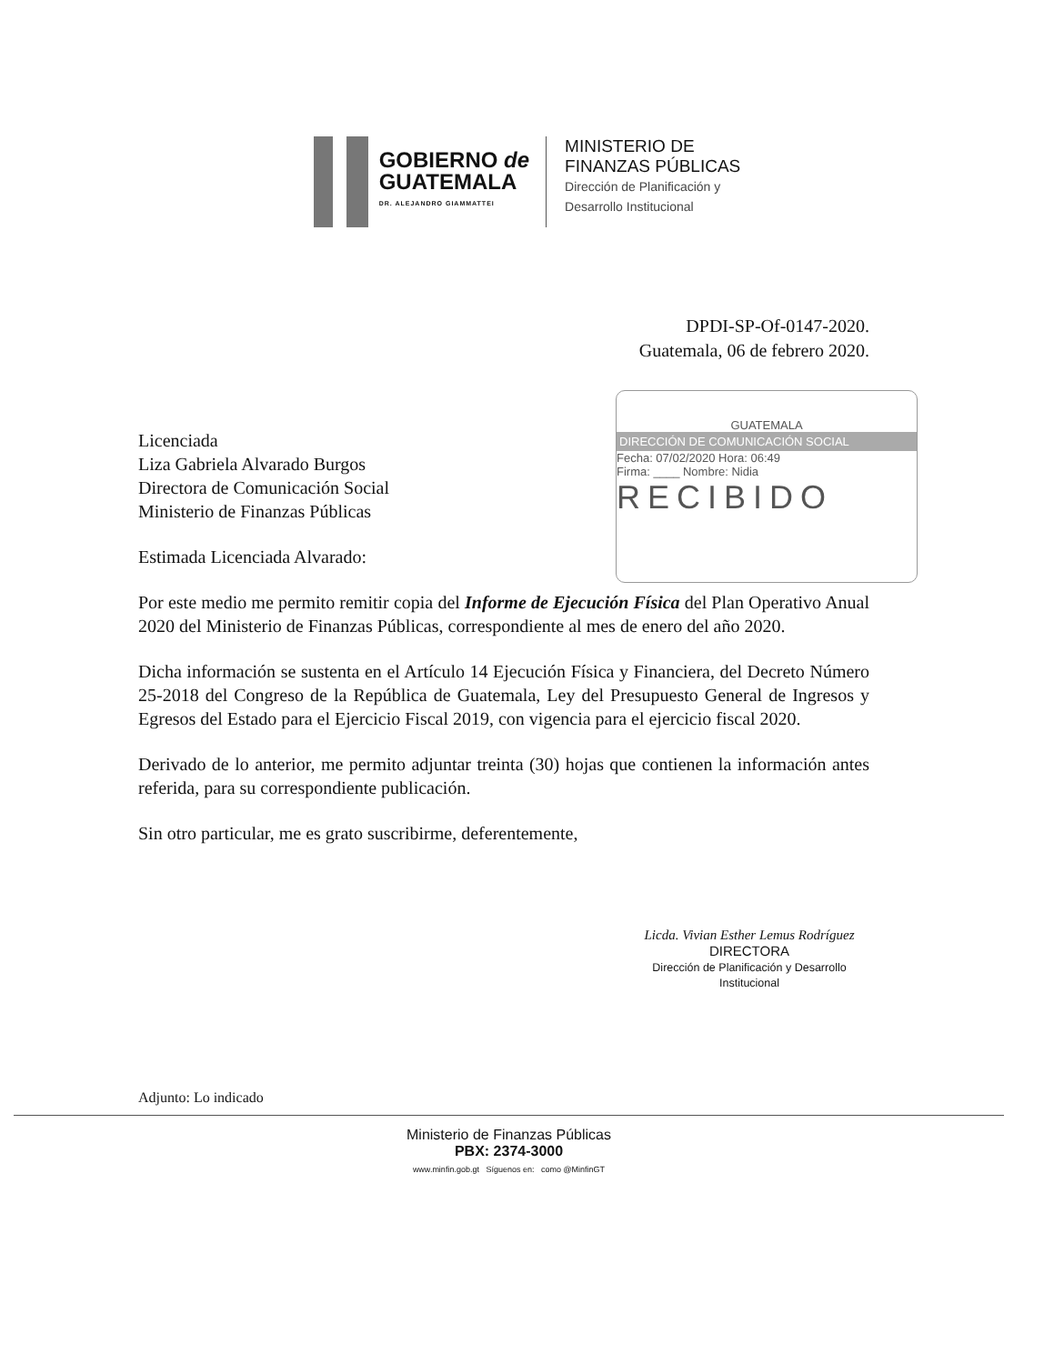GOBIERNO de
GUATEMALA
DR. ALEJANDRO GIAMMATTEI
MINISTERIO DE
FINANZAS PÚBLICAS
Dirección de Planificación y
Desarrollo Institucional
DPDI-SP-Of-0147-2020.
Guatemala, 06 de febrero 2020.
GUATEMALA
DIRECCIÓN DE COMUNICACIÓN SOCIAL
Fecha: 07/02/2020 Hora: 06:49
Firma: ____ Nombre: Nidia
RECIBIDO
Licenciada
Liza Gabriela Alvarado Burgos
Directora de Comunicación Social
Ministerio de Finanzas Públicas
Estimada Licenciada Alvarado:
Por este medio me permito remitir copia del Informe de Ejecución Física del Plan Operativo Anual 2020 del Ministerio de Finanzas Públicas, correspondiente al mes de enero del año 2020.
Dicha información se sustenta en el Artículo 14 Ejecución Física y Financiera, del Decreto Número 25-2018 del Congreso de la República de Guatemala, Ley del Presupuesto General de Ingresos y Egresos del Estado para el Ejercicio Fiscal 2019, con vigencia para el ejercicio fiscal 2020.
Derivado de lo anterior, me permito adjuntar treinta (30) hojas que contienen la información antes referida, para su correspondiente publicación.
Sin otro particular, me es grato suscribirme, deferentemente,
Licda. Vivian Esther Lemus Rodríguez
DIRECTORA
Dirección de Planificación y Desarrollo Institucional
Adjunto: Lo indicado
Ministerio de Finanzas Públicas
PBX: 2374-3000
www.minfin.gob.gt Síguenos en: como @MinfinGT